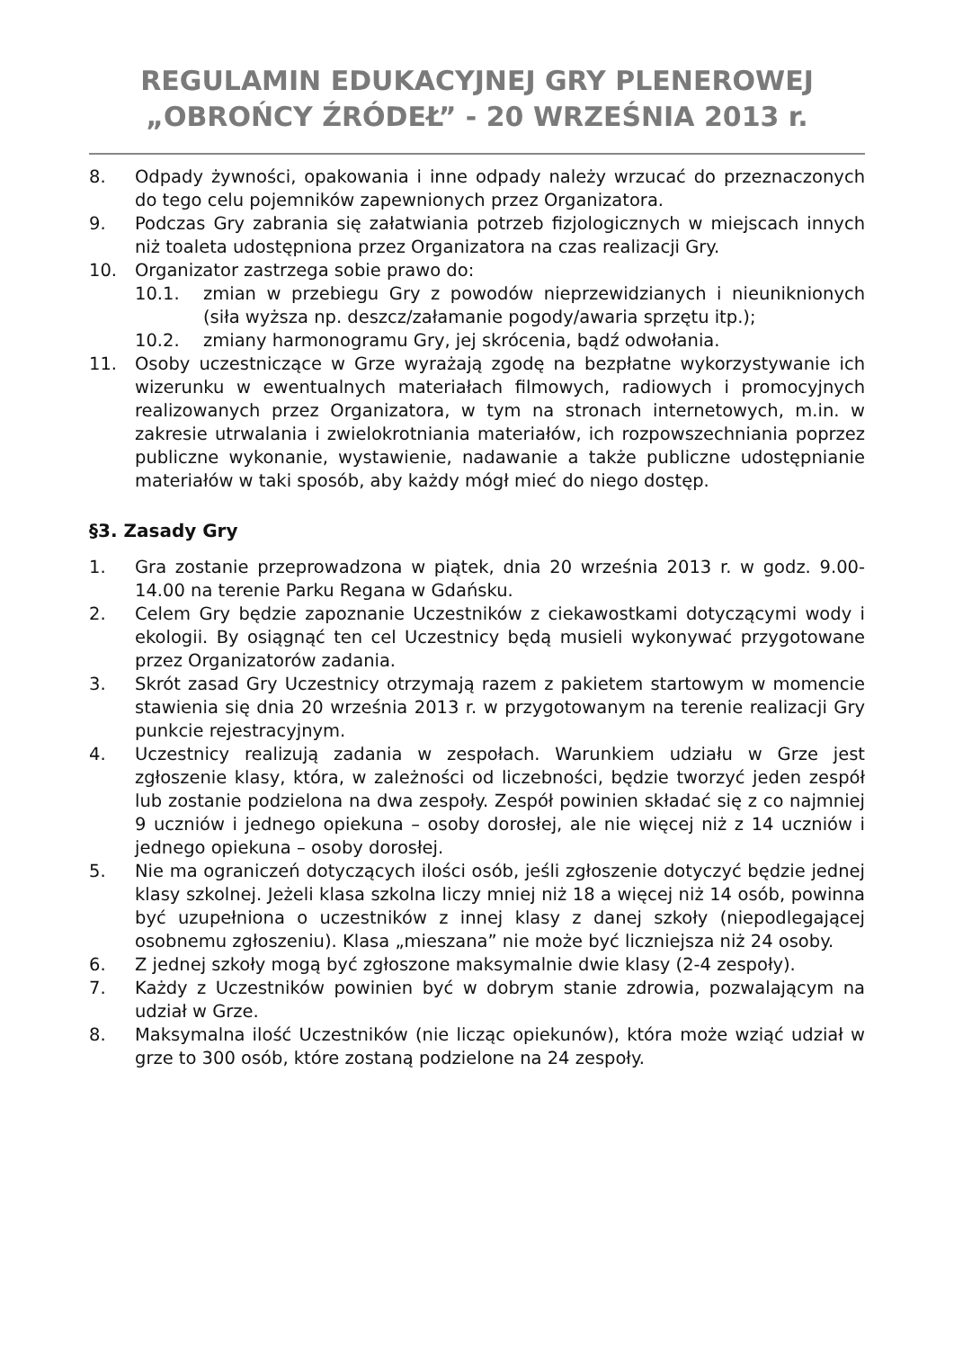REGULAMIN EDUKACYJNEJ GRY PLENEROWEJ
„OBROŃCY ŹRÓDEŁ” - 20 WRZEŚNIA 2013 r.
8. Odpady żywności, opakowania i inne odpady należy wrzucać do przeznaczonych do tego celu pojemników zapewnionych przez Organizatora.
9. Podczas Gry zabrania się załatwiania potrzeb fizjologicznych w miejscach innych niż toaleta udostępniona przez Organizatora na czas realizacji Gry.
10. Organizator zastrzega sobie prawo do:
10.1. zmian w przebiegu Gry z powodów nieprzewidzianych i nieuniknionych (siła wyższa np. deszcz/załamanie pogody/awaria sprzętu itp.);
10.2. zmiany harmonogramu Gry, jej skrócenia, bądź odwołania.
11. Osoby uczestniczące w Grze wyrażają zgodę na bezpłatne wykorzystywanie ich wizerunku w ewentualnych materiałach filmowych, radiowych i promocyjnych realizowanych przez Organizatora, w tym na stronach internetowych, m.in. w zakresie utrwalania i zwielokrotniania materiałów, ich rozpowszechniania poprzez publiczne wykonanie, wystawienie, nadawanie a także publiczne udostępnianie materiałów w taki sposób, aby każdy mógł mieć do niego dostęp.
§3. Zasady Gry
1. Gra zostanie przeprowadzona w piątek, dnia 20 września 2013 r. w godz. 9.00-14.00 na terenie Parku Regana w Gdańsku.
2. Celem Gry będzie zapoznanie Uczestników z ciekawostkami dotyczącymi wody i ekologii. By osiągnąć ten cel Uczestnicy będą musieli wykonywać przygotowane przez Organizatorów zadania.
3. Skrót zasad Gry Uczestnicy otrzymają razem z pakietem startowym w momencie stawienia się dnia 20 września 2013 r. w przygotowanym na terenie realizacji Gry punkcie rejestracyjnym.
4. Uczestnicy realizują zadania w zespołach. Warunkiem udziału w Grze jest zgłoszenie klasy, która, w zależności od liczebności, będzie tworzyć jeden zespół lub zostanie podzielona na dwa zespoły. Zespół powinien składać się z co najmniej 9 uczniów i jednego opiekuna – osoby dorosłej, ale nie więcej niż z 14 uczniów i jednego opiekuna – osoby dorosłej.
5. Nie ma ograniczeń dotyczących ilości osób, jeśli zgłoszenie dotyczyć będzie jednej klasy szkolnej. Jeżeli klasa szkolna liczy mniej niż 18 a więcej niż 14 osób, powinna być uzupełniona o uczestników z innej klasy z danej szkoły (niepodlegającej osobnemu zgłoszeniu). Klasa „mieszana” nie może być liczniejsza niż 24 osoby.
6. Z jednej szkoły mogą być zgłoszone maksymalnie dwie klasy (2-4 zespoły).
7. Każdy z Uczestników powinien być w dobrym stanie zdrowia, pozwalającym na udział w Grze.
8. Maksymalna ilość Uczestników (nie licząc opiekunów), która może wziąć udział w grze to 300 osób, które zostaną podzielone na 24 zespoły.